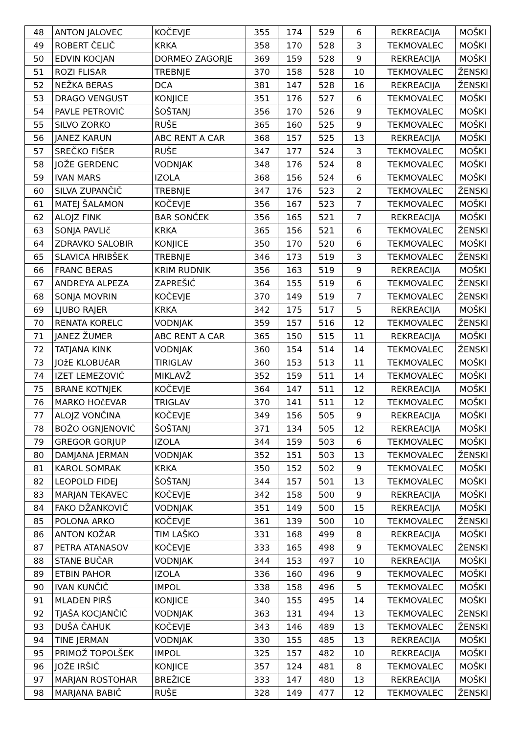| 48 | ANTON JALOVEC | KOČEVJE | 355 | 174 | 529 | 6 | REKREACIJA | MOŠKI |
| 49 | ROBERT ČELIČ | KRKA | 358 | 170 | 528 | 3 | TEKMOVALEC | MOŠKI |
| 50 | EDVIN KOCJAN | DORMEO ZAGORJE | 369 | 159 | 528 | 9 | REKREACIJA | MOŠKI |
| 51 | ROZI FLISAR | TREBNJE | 370 | 158 | 528 | 10 | TEKMOVALEC | ŽENSKI |
| 52 | NEŽKA BERAS | DCA | 381 | 147 | 528 | 16 | REKREACIJA | ŽENSKI |
| 53 | DRAGO VENGUST | KONJICE | 351 | 176 | 527 | 6 | TEKMOVALEC | MOŠKI |
| 54 | PAVLE PETROVIĆ | ŠOŠTANJ | 356 | 170 | 526 | 9 | TEKMOVALEC | MOŠKI |
| 55 | SILVO ZORKO | RUŠE | 365 | 160 | 525 | 9 | TEKMOVALEC | MOŠKI |
| 56 | JANEZ KARUN | ABC RENT A CAR | 368 | 157 | 525 | 13 | REKREACIJA | MOŠKI |
| 57 | SREČKO FIŠER | RUŠE | 347 | 177 | 524 | 3 | TEKMOVALEC | MOŠKI |
| 58 | JOŽE GERDENC | VODNJAK | 348 | 176 | 524 | 8 | TEKMOVALEC | MOŠKI |
| 59 | IVAN MARS | IZOLA | 368 | 156 | 524 | 6 | TEKMOVALEC | MOŠKI |
| 60 | SILVA ZUPANČIČ | TREBNJE | 347 | 176 | 523 | 2 | TEKMOVALEC | ŽENSKI |
| 61 | MATEJ ŠALAMON | KOČEVJE | 356 | 167 | 523 | 7 | TEKMOVALEC | MOŠKI |
| 62 | ALOJZ FINK | BAR SONČEK | 356 | 165 | 521 | 7 | REKREACIJA | MOŠKI |
| 63 | SONJA PAVLIč | KRKA | 365 | 156 | 521 | 6 | TEKMOVALEC | ŽENSKI |
| 64 | ZDRAVKO SALOBIR | KONJICE | 350 | 170 | 520 | 6 | TEKMOVALEC | MOŠKI |
| 65 | SLAVICA HRIBŠEK | TREBNJE | 346 | 173 | 519 | 3 | TEKMOVALEC | ŽENSKI |
| 66 | FRANC BERAS | KRIM RUDNIK | 356 | 163 | 519 | 9 | REKREACIJA | MOŠKI |
| 67 | ANDREYA ALPEZA | ZAPREŠIĆ | 364 | 155 | 519 | 6 | TEKMOVALEC | ŽENSKI |
| 68 | SONJA MOVRIN | KOČEVJE | 370 | 149 | 519 | 7 | TEKMOVALEC | ŽENSKI |
| 69 | LJUBO RAJER | KRKA | 342 | 175 | 517 | 5 | REKREACIJA | MOŠKI |
| 70 | RENATA KORELC | VODNJAK | 359 | 157 | 516 | 12 | TEKMOVALEC | ŽENSKI |
| 71 | JANEZ ŽUMER | ABC RENT A CAR | 365 | 150 | 515 | 11 | REKREACIJA | MOŠKI |
| 72 | TATJANA KINK | VODNJAK | 360 | 154 | 514 | 14 | TEKMOVALEC | ŽENSKI |
| 73 | JOžE KLOBUčAR | TIRIGLAV | 360 | 153 | 513 | 11 | TEKMOVALEC | MOŠKI |
| 74 | IZET LEMEZOVIĆ | MIKLAVŽ | 352 | 159 | 511 | 14 | TEKMOVALEC | MOŠKI |
| 75 | BRANE KOTNJEK | KOČEVJE | 364 | 147 | 511 | 12 | REKREACIJA | MOŠKI |
| 76 | MARKO HOčEVAR | TRIGLAV | 370 | 141 | 511 | 12 | TEKMOVALEC | MOŠKI |
| 77 | ALOJZ VONČINA | KOČEVJE | 349 | 156 | 505 | 9 | REKREACIJA | MOŠKI |
| 78 | BOŽO OGNJENOVIĆ | ŠOŠTANJ | 371 | 134 | 505 | 12 | REKREACIJA | MOŠKI |
| 79 | GREGOR GORJUP | IZOLA | 344 | 159 | 503 | 6 | TEKMOVALEC | MOŠKI |
| 80 | DAMJANA JERMAN | VODNJAK | 352 | 151 | 503 | 13 | TEKMOVALEC | ŽENSKI |
| 81 | KAROL SOMRAK | KRKA | 350 | 152 | 502 | 9 | TEKMOVALEC | MOŠKI |
| 82 | LEOPOLD FIDEJ | ŠOŠTANJ | 344 | 157 | 501 | 13 | TEKMOVALEC | MOŠKI |
| 83 | MARJAN TEKAVEC | KOČEVJE | 342 | 158 | 500 | 9 | REKREACIJA | MOŠKI |
| 84 | FAKO DŽANKOVIČ | VODNJAK | 351 | 149 | 500 | 15 | REKREACIJA | MOŠKI |
| 85 | POLONA ARKO | KOČEVJE | 361 | 139 | 500 | 10 | TEKMOVALEC | ŽENSKI |
| 86 | ANTON KOŽAR | TIM LAŠKO | 331 | 168 | 499 | 8 | REKREACIJA | MOŠKI |
| 87 | PETRA ATANASOV | KOČEVJE | 333 | 165 | 498 | 9 | TEKMOVALEC | ŽENSKI |
| 88 | STANE BUČAR | VODNJAK | 344 | 153 | 497 | 10 | REKREACIJA | MOŠKI |
| 89 | ETBIN PAHOR | IZOLA | 336 | 160 | 496 | 9 | TEKMOVALEC | MOŠKI |
| 90 | IVAN KUNČIČ | IMPOL | 338 | 158 | 496 | 5 | TEKMOVALEC | MOŠKI |
| 91 | MLADEN PIRŠ | KONJICE | 340 | 155 | 495 | 14 | TEKMOVALEC | MOŠKI |
| 92 | TJAŠA KOCJANČIČ | VODNJAK | 363 | 131 | 494 | 13 | TEKMOVALEC | ŽENSKI |
| 93 | DUŠA ČAHUK | KOČEVJE | 343 | 146 | 489 | 13 | TEKMOVALEC | ŽENSKI |
| 94 | TINE JERMAN | VODNJAK | 330 | 155 | 485 | 13 | REKREACIJA | MOŠKI |
| 95 | PRIMOŽ TOPOLŠEK | IMPOL | 325 | 157 | 482 | 10 | REKREACIJA | MOŠKI |
| 96 | JOŽE IRŠIČ | KONJICE | 357 | 124 | 481 | 8 | TEKMOVALEC | MOŠKI |
| 97 | MARJAN ROSTOHAR | BREŽICE | 333 | 147 | 480 | 13 | REKREACIJA | MOŠKI |
| 98 | MARJANA BABIČ | RUŠE | 328 | 149 | 477 | 12 | TEKMOVALEC | ŽENSKI |